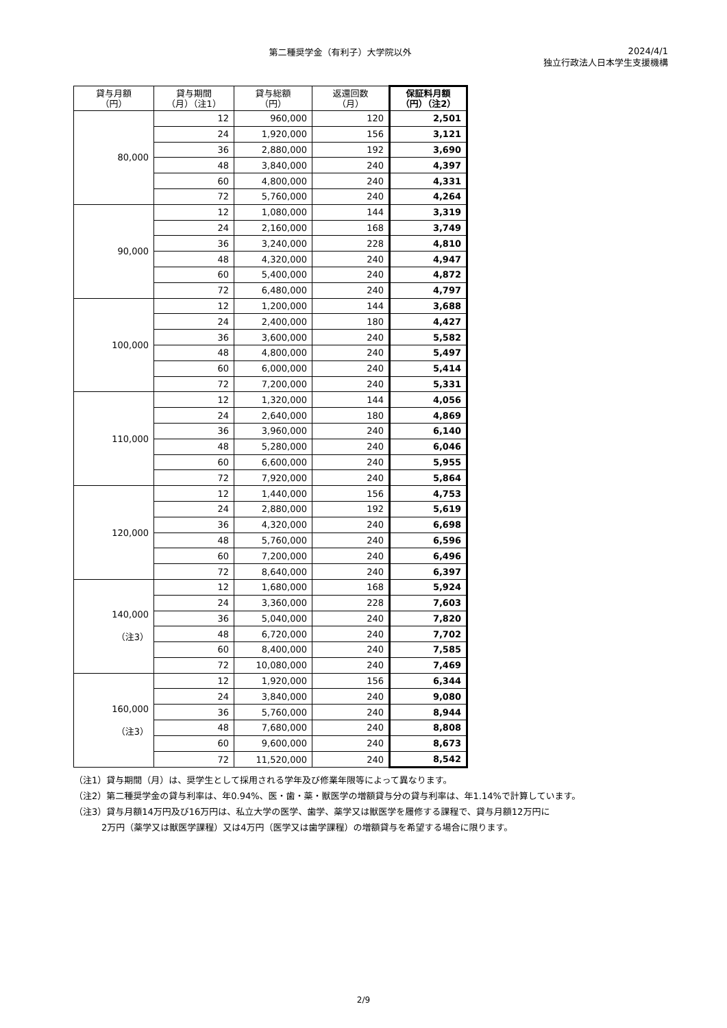第二種奨学金（有利子）大学院以外
2024/4/1
独立行政法人日本学生支援機構
| 貸与月額 （円） | 貸与期間 （月）（注1） | 貸与総額 （円） | 返還回数 （月） | 保証料月額 （円）（注2） |
| --- | --- | --- | --- | --- |
| 80,000 | 12 | 960,000 | 120 | 2,501 |
| | 24 | 1,920,000 | 156 | 3,121 |
| | 36 | 2,880,000 | 192 | 3,690 |
| | 48 | 3,840,000 | 240 | 4,397 |
| | 60 | 4,800,000 | 240 | 4,331 |
| | 72 | 5,760,000 | 240 | 4,264 |
| 90,000 | 12 | 1,080,000 | 144 | 3,319 |
| | 24 | 2,160,000 | 168 | 3,749 |
| | 36 | 3,240,000 | 228 | 4,810 |
| | 48 | 4,320,000 | 240 | 4,947 |
| | 60 | 5,400,000 | 240 | 4,872 |
| | 72 | 6,480,000 | 240 | 4,797 |
| 100,000 | 12 | 1,200,000 | 144 | 3,688 |
| | 24 | 2,400,000 | 180 | 4,427 |
| | 36 | 3,600,000 | 240 | 5,582 |
| | 48 | 4,800,000 | 240 | 5,497 |
| | 60 | 6,000,000 | 240 | 5,414 |
| | 72 | 7,200,000 | 240 | 5,331 |
| 110,000 | 12 | 1,320,000 | 144 | 4,056 |
| | 24 | 2,640,000 | 180 | 4,869 |
| | 36 | 3,960,000 | 240 | 6,140 |
| | 48 | 5,280,000 | 240 | 6,046 |
| | 60 | 6,600,000 | 240 | 5,955 |
| | 72 | 7,920,000 | 240 | 5,864 |
| 120,000 | 12 | 1,440,000 | 156 | 4,753 |
| | 24 | 2,880,000 | 192 | 5,619 |
| | 36 | 4,320,000 | 240 | 6,698 |
| | 48 | 5,760,000 | 240 | 6,596 |
| | 60 | 7,200,000 | 240 | 6,496 |
| | 72 | 8,640,000 | 240 | 6,397 |
| 140,000 （注3） | 12 | 1,680,000 | 168 | 5,924 |
| | 24 | 3,360,000 | 228 | 7,603 |
| | 36 | 5,040,000 | 240 | 7,820 |
| | 48 | 6,720,000 | 240 | 7,702 |
| | 60 | 8,400,000 | 240 | 7,585 |
| | 72 | 10,080,000 | 240 | 7,469 |
| 160,000 （注3） | 12 | 1,920,000 | 156 | 6,344 |
| | 24 | 3,840,000 | 240 | 9,080 |
| | 36 | 5,760,000 | 240 | 8,944 |
| | 48 | 7,680,000 | 240 | 8,808 |
| | 60 | 9,600,000 | 240 | 8,673 |
| | 72 | 11,520,000 | 240 | 8,542 |
（注1）貸与期間（月）は、奨学生として採用される学年及び修業年限等によって異なります。
（注2）第二種奨学金の貸与利率は、年0.94%、医・歯・薬・獣医学の増額貸与分の貸与利率は、年1.14%で計算しています。
（注3）貸与月額14万円及び16万円は、私立大学の医学、歯学、薬学又は獣医学を履修する課程で、貸与月額12万円に
2万円（薬学又は獣医学課程）又は4万円（医学又は歯学課程）の増額貸与を希望する場合に限ります。
2/9